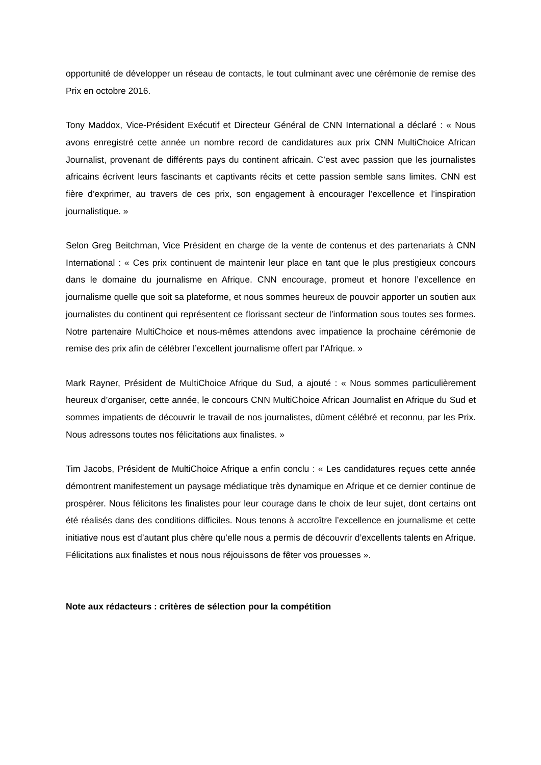opportunité de développer un réseau de contacts, le tout culminant avec une cérémonie de remise des Prix en octobre 2016.
Tony Maddox, Vice-Président Exécutif et Directeur Général de CNN International a déclaré : « Nous avons enregistré cette année un nombre record de candidatures aux prix CNN MultiChoice African Journalist, provenant de différents pays du continent africain. C’est avec passion que les journalistes africains écrivent leurs fascinants et captivants récits et cette passion semble sans limites. CNN est fière d’exprimer, au travers de ces prix, son engagement à encourager l’excellence et l’inspiration journalistique. »
Selon Greg Beitchman, Vice Président en charge de la vente de contenus et des partenariats à CNN International : « Ces prix continuent de maintenir leur place en tant que le plus prestigieux concours dans le domaine du journalisme en Afrique. CNN encourage, promeut et honore l’excellence en journalisme quelle que soit sa plateforme, et nous sommes heureux de pouvoir apporter un soutien aux journalistes du continent qui représentent ce florissant secteur de l’information sous toutes ses formes. Notre partenaire MultiChoice et nous-mêmes attendons avec impatience la prochaine cérémonie de remise des prix afin de célébrer l’excellent journalisme offert par l’Afrique. »
Mark Rayner, Président de MultiChoice Afrique du Sud, a ajouté : « Nous sommes particulièrement heureux d’organiser, cette année, le concours CNN MultiChoice African Journalist en Afrique du Sud et sommes impatients de découvrir le travail de nos journalistes, dûment célébré et reconnu, par les Prix. Nous adressons toutes nos félicitations aux finalistes. »
Tim Jacobs, Président de MultiChoice Afrique a enfin conclu : « Les candidatures reçues cette année démontrent manifestement un paysage médiatique très dynamique en Afrique et ce dernier continue de prospérer. Nous félicitons les finalistes pour leur courage dans le choix de leur sujet, dont certains ont été réalisés dans des conditions difficiles. Nous tenons à accroître l’excellence en journalisme et cette initiative nous est d’autant plus chère qu’elle nous a permis de découvrir d’excellents talents en Afrique. Félicitations aux finalistes et nous nous réjouissons de fêter vos prouesses ».
Note aux rédacteurs : critères de sélection pour la compétition